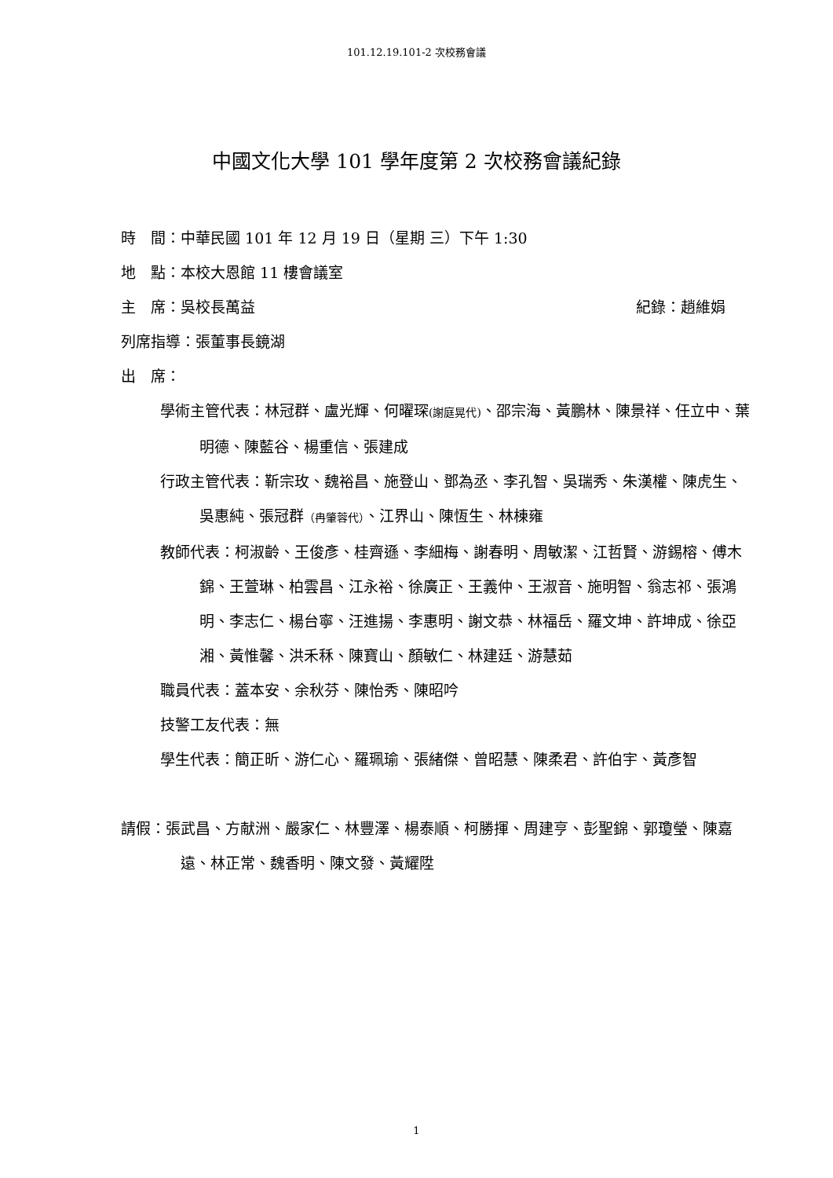101.12.19.101-2 次校務會議
中國文化大學 101 學年度第 2 次校務會議紀錄
時　間：中華民國 101 年 12 月 19 日（星期 三）下午 1:30
地　點：本校大恩館 11 樓會議室
主　席：吳校長萬益 紀錄：趙維娟
列席指導：張董事長鏡湖
出　席：
學術主管代表：林冠群、盧光輝、何曜琛(謝庭晃代)、邵宗海、黃鵬林、陳景祥、任立中、葉明德、陳藍谷、楊重信、張建成
行政主管代表：靳宗玫、魏裕昌、施登山、鄧為丞、李孔智、吳瑞秀、朱漢權、陳虎生、吳惠純、張冠群（冉肇蓉代）、江界山、陳恆生、林棟雍
教師代表：柯淑齡、王俊彥、桂齊遜、李細梅、謝春明、周敏潔、江哲賢、游錫榕、傅木錦、王萱琳、柏雲昌、江永裕、徐廣正、王義仲、王淑音、施明智、翁志祁、張鴻明、李志仁、楊台寧、汪進揚、李惠明、謝文恭、林福岳、羅文坤、許坤成、徐亞湘、黃惟馨、洪禾秝、陳寶山、顏敏仁、林建廷、游慧茹
職員代表：蓋本安、余秋芬、陳怡秀、陳昭吟
技警工友代表：無
學生代表：簡正昕、游仁心、羅珮瑜、張緒傑、曾昭慧、陳柔君、許伯宇、黃彥智
請假：張武昌、方献洲、嚴家仁、林豐澤、楊泰順、柯勝揮、周建亨、彭聖錦、郭瓊瑩、陳嘉遠、林正常、魏香明、陳文發、黃耀陞
1